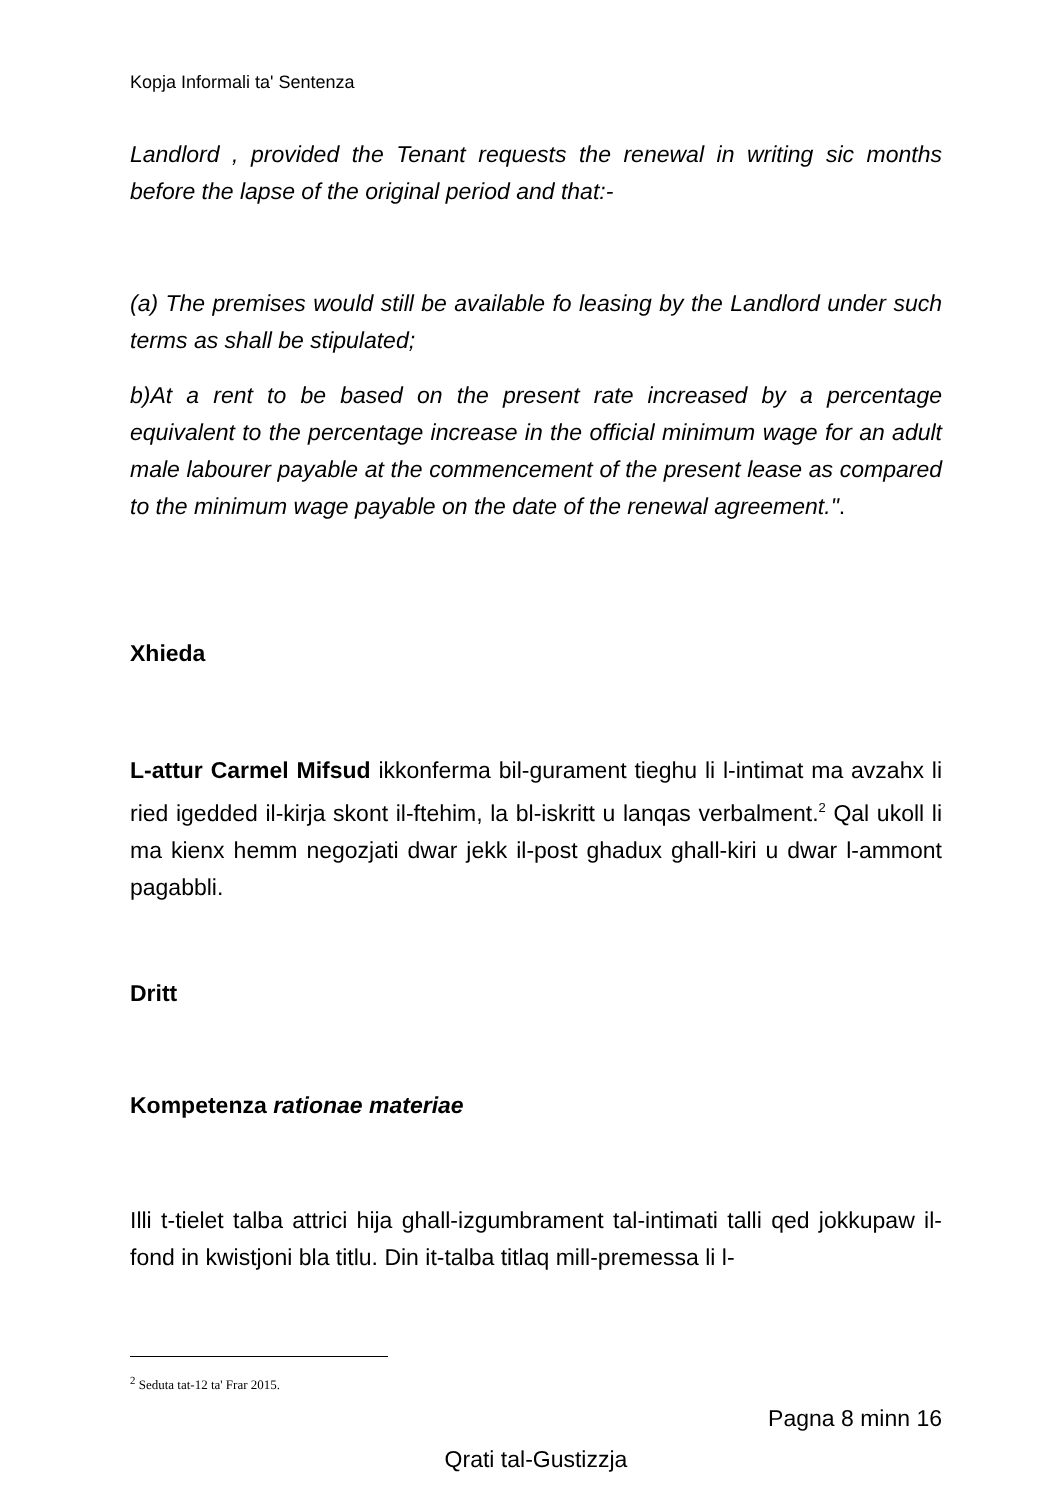Kopja Informali ta' Sentenza
Landlord , provided the Tenant requests the renewal in writing sic months before the lapse of the original period and that:-
(a) The premises would still be available fo leasing by the Landlord under such terms as shall be stipulated;
b)At a rent to be based on the present rate increased by a percentage equivalent to the percentage increase in the official minimum wage for an adult male labourer payable at the commencement of the present lease as compared to the minimum wage payable on the date of the renewal agreement.".
Xhieda
L-attur Carmel Mifsud ikkonferma bil-gurament tieghu li l-intimat ma avzahx li ried igedded il-kirja skont il-ftehim, la bl-iskritt u lanqas verbalment.<sup>2</sup> Qal ukoll li ma kienx hemm negozjati dwar jekk il-post ghadux ghall-kiri u dwar l-ammont pagabbli.
Dritt
Kompetenza rationae materiae
Illi t-tielet talba attrici hija ghall-izgumbrament tal-intimati talli qed jokkupaw il-fond in kwistjoni bla titlu. Din it-talba titlaq mill-premessa li l-
<sup>2</sup> Seduta tat-12 ta' Frar 2015.
Pagna 8 minn 16
Qrati tal-Gustizzja